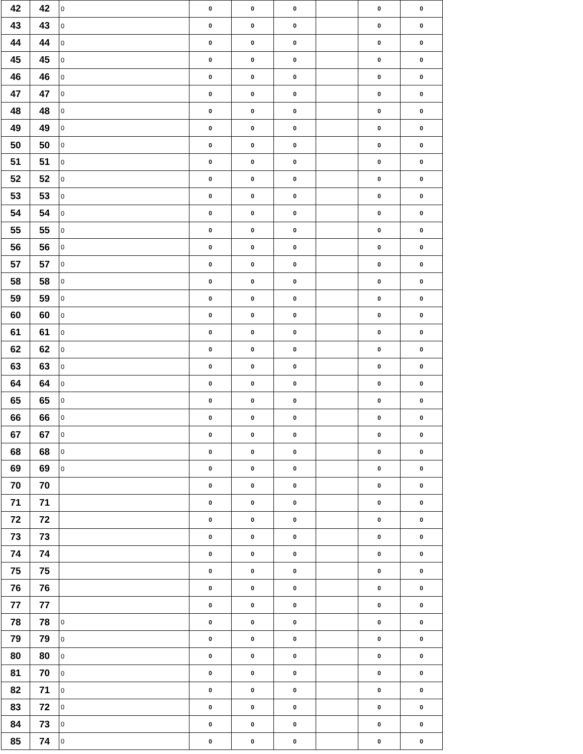| 42 | 42 | 0 | 0 | 0 | 0 | | 0 | 0 |
| 43 | 43 | 0 | 0 | 0 | 0 | | 0 | 0 |
| 44 | 44 | 0 | 0 | 0 | 0 | | 0 | 0 |
| 45 | 45 | 0 | 0 | 0 | 0 | | 0 | 0 |
| 46 | 46 | 0 | 0 | 0 | 0 | | 0 | 0 |
| 47 | 47 | 0 | 0 | 0 | 0 | | 0 | 0 |
| 48 | 48 | 0 | 0 | 0 | 0 | | 0 | 0 |
| 49 | 49 | 0 | 0 | 0 | 0 | | 0 | 0 |
| 50 | 50 | 0 | 0 | 0 | 0 | | 0 | 0 |
| 51 | 51 | 0 | 0 | 0 | 0 | | 0 | 0 |
| 52 | 52 | 0 | 0 | 0 | 0 | | 0 | 0 |
| 53 | 53 | 0 | 0 | 0 | 0 | | 0 | 0 |
| 54 | 54 | 0 | 0 | 0 | 0 | | 0 | 0 |
| 55 | 55 | 0 | 0 | 0 | 0 | | 0 | 0 |
| 56 | 56 | 0 | 0 | 0 | 0 | | 0 | 0 |
| 57 | 57 | 0 | 0 | 0 | 0 | | 0 | 0 |
| 58 | 58 | 0 | 0 | 0 | 0 | | 0 | 0 |
| 59 | 59 | 0 | 0 | 0 | 0 | | 0 | 0 |
| 60 | 60 | 0 | 0 | 0 | 0 | | 0 | 0 |
| 61 | 61 | 0 | 0 | 0 | 0 | | 0 | 0 |
| 62 | 62 | 0 | 0 | 0 | 0 | | 0 | 0 |
| 63 | 63 | 0 | 0 | 0 | 0 | | 0 | 0 |
| 64 | 64 | 0 | 0 | 0 | 0 | | 0 | 0 |
| 65 | 65 | 0 | 0 | 0 | 0 | | 0 | 0 |
| 66 | 66 | 0 | 0 | 0 | 0 | | 0 | 0 |
| 67 | 67 | 0 | 0 | 0 | 0 | | 0 | 0 |
| 68 | 68 | 0 | 0 | 0 | 0 | | 0 | 0 |
| 69 | 69 | 0 | 0 | 0 | 0 | | 0 | 0 |
| 70 | 70 | | 0 | 0 | 0 | | 0 | 0 |
| 71 | 71 | | 0 | 0 | 0 | | 0 | 0 |
| 72 | 72 | | 0 | 0 | 0 | | 0 | 0 |
| 73 | 73 | | 0 | 0 | 0 | | 0 | 0 |
| 74 | 74 | | 0 | 0 | 0 | | 0 | 0 |
| 75 | 75 | | 0 | 0 | 0 | | 0 | 0 |
| 76 | 76 | | 0 | 0 | 0 | | 0 | 0 |
| 77 | 77 | | 0 | 0 | 0 | | 0 | 0 |
| 78 | 78 | 0 | 0 | 0 | 0 | | 0 | 0 |
| 79 | 79 | 0 | 0 | 0 | 0 | | 0 | 0 |
| 80 | 80 | 0 | 0 | 0 | 0 | | 0 | 0 |
| 81 | 70 | 0 | 0 | 0 | 0 | | 0 | 0 |
| 82 | 71 | 0 | 0 | 0 | 0 | | 0 | 0 |
| 83 | 72 | 0 | 0 | 0 | 0 | | 0 | 0 |
| 84 | 73 | 0 | 0 | 0 | 0 | | 0 | 0 |
| 85 | 74 | 0 | 0 | 0 | 0 | | 0 | 0 |